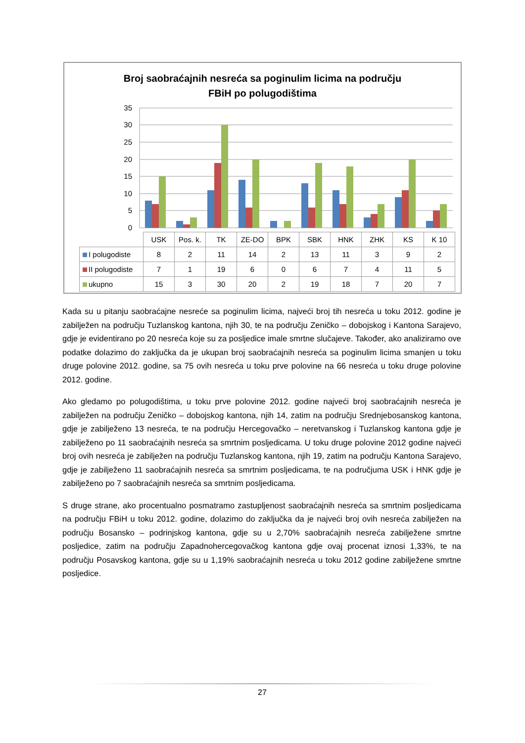Broj saobraćajnih nesreća sa poginulim licima na području
FBiH po polugodištima
35
30
25
20
15
10
5
0
| | USK | Pos. k. | TK | ZE-DO | BPK | SBK | HNK | ZHK | KS | K 10 |
| I polugodiste | 8 | 2 | 11 | 14 | 2 | 13 | 11 | 3 | 9 | 2 |
| II polugodiste | 7 | 1 | 19 | 6 | 0 | 6 | 7 | 4 | 11 | 5 |
| ukupno | 15 | 3 | 30 | 20 | 2 | 19 | 18 | 7 | 20 | 7 |
Kada su u pitanju saobraćajne nesreće sa poginulim licima, najveći broj tih nesreća u toku 2012. godine je zabilježen na području Tuzlanskog kantona, njih 30, te na području Zeničko – dobojskog i Kantona Sarajevo, gdje je evidentirano po 20 nesreća koje su za posljedice imale smrtne slučajeve. Također, ako analiziramo ove podatke dolazimo do zaključka da je ukupan broj saobraćajnih nesreća sa poginulim licima smanjen u toku druge polovine 2012. godine, sa 75 ovih nesreća u toku prve polovine na 66 nesreća u toku druge polovine 2012. godine.
Ako gledamo po polugodištima, u toku prve polovine 2012. godine najveći broj saobraćajnih nesreća je zabilježen na području Zeničko – dobojskog kantona, njih 14, zatim na području Srednjebosanskog kantona, gdje je zabilježeno 13 nesreća, te na području Hercegovačko – neretvanskog i Tuzlanskog kantona gdje je zabilježeno po 11 saobraćajnih nesreća sa smrtnim posljedicama. U toku druge polovine 2012 godine najveći broj ovih nesreća je zabilježen na području Tuzlanskog kantona, njih 19, zatim na području Kantona Sarajevo, gdje je zabilježeno 11 saobraćajnih nesreća sa smrtnim posljedicama, te na područjuma USK i HNK gdje je zabilježeno po 7 saobraćajnih nesreća sa smrtnim posljedicama.
S druge strane, ako procentualno posmatramo zastupljenost saobraćajnih nesreća sa smrtnim posljedicama na području FBiH u toku 2012. godine, dolazimo do zaključka da je najveći broj ovih nesreća zabilježen na području Bosansko – podrinjskog kantona, gdje su u 2,70% saobraćajnih nesreća zabilježene smrtne posljedice, zatim na području Zapadnohercegovačkog kantona gdje ovaj procenat iznosi 1,33%, te na području Posavskog kantona, gdje su u 1,19% saobraćajnih nesreća u toku 2012 godine zabilježene smrtne posljedice.
27